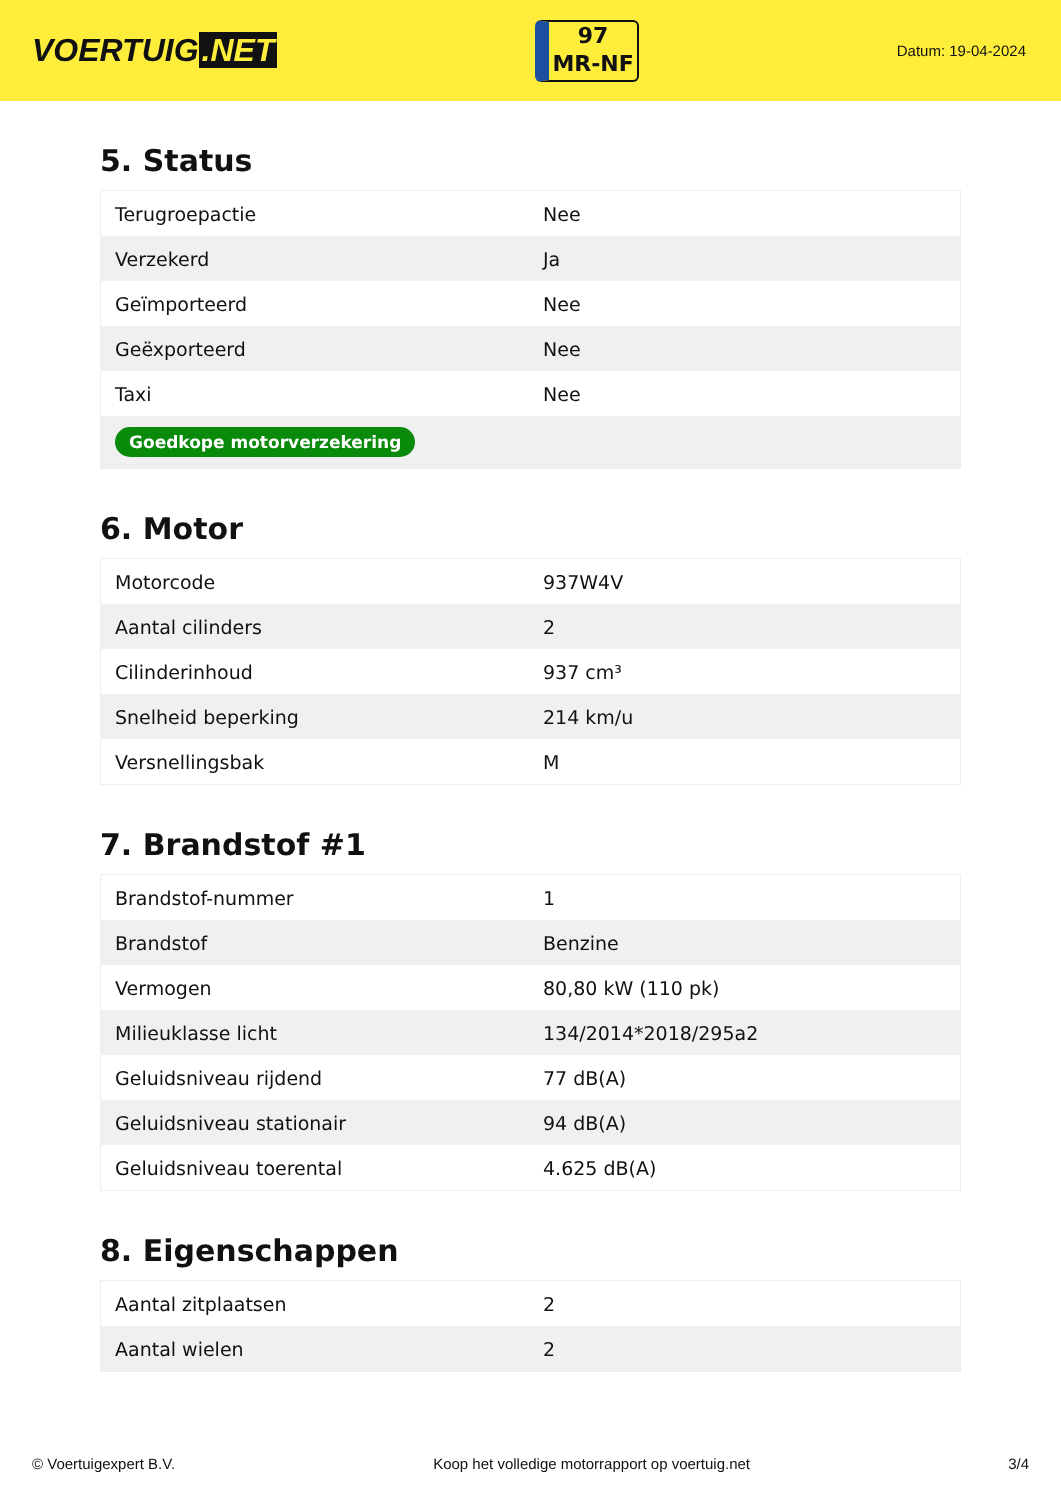VOERTUIG.NET
97
MR-NF
Datum: 19-04-2024
5. Status
| Terugroepactie | Nee |
| Verzekerd | Ja |
| Geïmporteerd | Nee |
| Geëxporteerd | Nee |
| Taxi | Nee |
| Goedkope motorverzekering | |
6. Motor
| Motorcode | 937W4V |
| Aantal cilinders | 2 |
| Cilinderinhoud | 937 cm³ |
| Snelheid beperking | 214 km/u |
| Versnellingsbak | M |
7. Brandstof #1
| Brandstof-nummer | 1 |
| Brandstof | Benzine |
| Vermogen | 80,80 kW (110 pk) |
| Milieuklasse licht | 134/2014*2018/295a2 |
| Geluidsniveau rijdend | 77 dB(A) |
| Geluidsniveau stationair | 94 dB(A) |
| Geluidsniveau toerental | 4.625 dB(A) |
8. Eigenschappen
| Aantal zitplaatsen | 2 |
| Aantal wielen | 2 |
© Voertuigexpert B.V. Koop het volledige motorrapport op voertuig.net 3/4